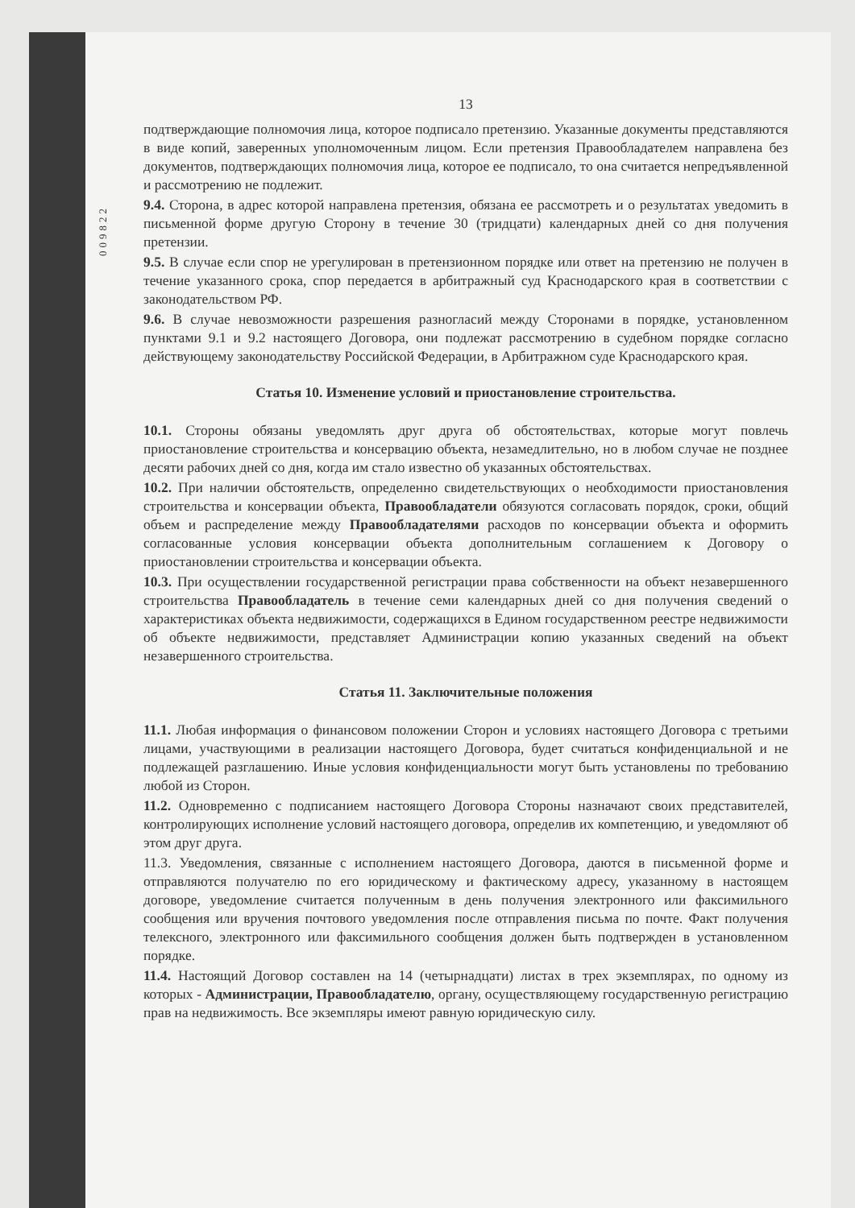009822
13
подтверждающие полномочия лица, которое подписало претензию. Указанные документы представляются в виде копий, заверенных уполномоченным лицом. Если претензия Правообладателем направлена без документов, подтверждающих полномочия лица, которое ее подписало, то она считается непредъявленной и рассмотрению не подлежит.
9.4. Сторона, в адрес которой направлена претензия, обязана ее рассмотреть и о результатах уведомить в письменной форме другую Сторону в течение 30 (тридцати) календарных дней со дня получения претензии.
9.5. В случае если спор не урегулирован в претензионном порядке или ответ на претензию не получен в течение указанного срока, спор передается в арбитражный суд Краснодарского края в соответствии с законодательством РФ.
9.6. В случае невозможности разрешения разногласий между Сторонами в порядке, установленном пунктами 9.1 и 9.2 настоящего Договора, они подлежат рассмотрению в судебном порядке согласно действующему законодательству Российской Федерации, в Арбитражном суде Краснодарского края.
Статья 10. Изменение условий и приостановление строительства.
10.1. Стороны обязаны уведомлять друг друга об обстоятельствах, которые могут повлечь приостановление строительства и консервацию объекта, незамедлительно, но в любом случае не позднее десяти рабочих дней со дня, когда им стало известно об указанных обстоятельствах.
10.2. При наличии обстоятельств, определенно свидетельствующих о необходимости приостановления строительства и консервации объекта, Правообладатели обязуются согласовать порядок, сроки, общий объем и распределение между Правообладателями расходов по консервации объекта и оформить согласованные условия консервации объекта дополнительным соглашением к Договору о приостановлении строительства и консервации объекта.
10.3. При осуществлении государственной регистрации права собственности на объект незавершенного строительства Правообладатель в течение семи календарных дней со дня получения сведений о характеристиках объекта недвижимости, содержащихся в Едином государственном реестре недвижимости об объекте недвижимости, представляет Администрации копию указанных сведений на объект незавершенного строительства.
Статья 11. Заключительные положения
11.1. Любая информация о финансовом положении Сторон и условиях настоящего Договора с третьими лицами, участвующими в реализации настоящего Договора, будет считаться конфиденциальной и не подлежащей разглашению. Иные условия конфиденциальности могут быть установлены по требованию любой из Сторон.
11.2. Одновременно с подписанием настоящего Договора Стороны назначают своих представителей, контролирующих исполнение условий настоящего договора, определив их компетенцию, и уведомляют об этом друг друга.
11.3. Уведомления, связанные с исполнением настоящего Договора, даются в письменной форме и отправляются получателю по его юридическому и фактическому адресу, указанному в настоящем договоре, уведомление считается полученным в день получения электронного или факсимильного сообщения или вручения почтового уведомления после отправления письма по почте. Факт получения телексного, электронного или факсимильного сообщения должен быть подтвержден в установленном порядке.
11.4. Настоящий Договор составлен на 14 (четырнадцати) листах в трех экземплярах, по одному из которых - Администрации, Правообладателю, органу, осуществляющему государственную регистрацию прав на недвижимость. Все экземпляры имеют равную юридическую силу.